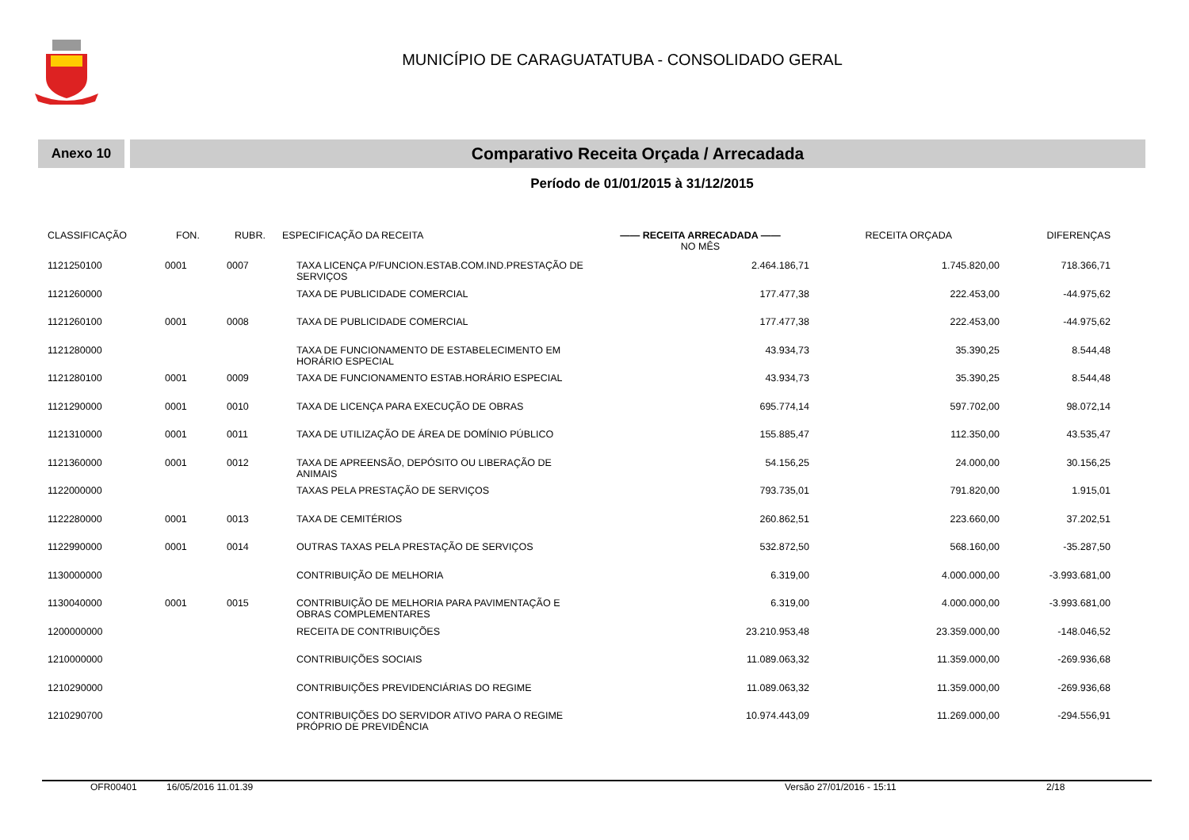MUNICÍPIO DE CARAGUATATUBA - CONSOLIDADO GERAL
Anexo 10
Comparativo Receita Orçada / Arrecadada
Período de 01/01/2015 à 31/12/2015
| CLASSIFICAÇÃO | FON. | RUBR. | ESPECIFICAÇÃO DA RECEITA | —— RECEITA ARRECADADA —— NO MÊS | RECEITA ORÇADA | DIFERENÇAS |
| --- | --- | --- | --- | --- | --- | --- |
| 1121250100 | 0001 | 0007 | TAXA LICENÇA P/FUNCION.ESTAB.COM.IND.PRESTAÇÃO DE SERVIÇOS | 2.464.186,71 | 1.745.820,00 | 718.366,71 |
| 1121260000 | | | TAXA DE PUBLICIDADE COMERCIAL | 177.477,38 | 222.453,00 | -44.975,62 |
| 1121260100 | 0001 | 0008 | TAXA DE PUBLICIDADE COMERCIAL | 177.477,38 | 222.453,00 | -44.975,62 |
| 1121280000 | | | TAXA DE FUNCIONAMENTO DE ESTABELECIMENTO EM HORÁRIO ESPECIAL | 43.934,73 | 35.390,25 | 8.544,48 |
| 1121280100 | 0001 | 0009 | TAXA DE FUNCIONAMENTO ESTAB.HORÁRIO ESPECIAL | 43.934,73 | 35.390,25 | 8.544,48 |
| 1121290000 | 0001 | 0010 | TAXA DE LICENÇA PARA EXECUÇÃO DE OBRAS | 695.774,14 | 597.702,00 | 98.072,14 |
| 1121310000 | 0001 | 0011 | TAXA DE UTILIZAÇÃO DE ÁREA DE DOMÍNIO PÚBLICO | 155.885,47 | 112.350,00 | 43.535,47 |
| 1121360000 | 0001 | 0012 | TAXA DE APREENSÃO, DEPÓSITO OU LIBERAÇÃO DE ANIMAIS | 54.156,25 | 24.000,00 | 30.156,25 |
| 1122000000 | | | TAXAS PELA PRESTAÇÃO DE SERVIÇOS | 793.735,01 | 791.820,00 | 1.915,01 |
| 1122280000 | 0001 | 0013 | TAXA DE CEMITÉRIOS | 260.862,51 | 223.660,00 | 37.202,51 |
| 1122990000 | 0001 | 0014 | OUTRAS TAXAS PELA PRESTAÇÃO DE SERVIÇOS | 532.872,50 | 568.160,00 | -35.287,50 |
| 1130000000 | | | CONTRIBUIÇÃO DE MELHORIA | 6.319,00 | 4.000.000,00 | -3.993.681,00 |
| 1130040000 | 0001 | 0015 | CONTRIBUIÇÃO DE MELHORIA PARA PAVIMENTAÇÃO E OBRAS COMPLEMENTARES | 6.319,00 | 4.000.000,00 | -3.993.681,00 |
| 1200000000 | | | RECEITA DE CONTRIBUIÇÕES | 23.210.953,48 | 23.359.000,00 | -148.046,52 |
| 1210000000 | | | CONTRIBUIÇÕES SOCIAIS | 11.089.063,32 | 11.359.000,00 | -269.936,68 |
| 1210290000 | | | CONTRIBUIÇÕES PREVIDENCIÁRIAS DO REGIME | 11.089.063,32 | 11.359.000,00 | -269.936,68 |
| 1210290700 | | | CONTRIBUIÇÕES DO SERVIDOR ATIVO PARA O REGIME PRÓPRIO DE PREVIDÊNCIA | 10.974.443,09 | 11.269.000,00 | -294.556,91 |
OFR00401 16/05/2016 11.01.39 Versão 27/01/2016 - 15:11 2/18